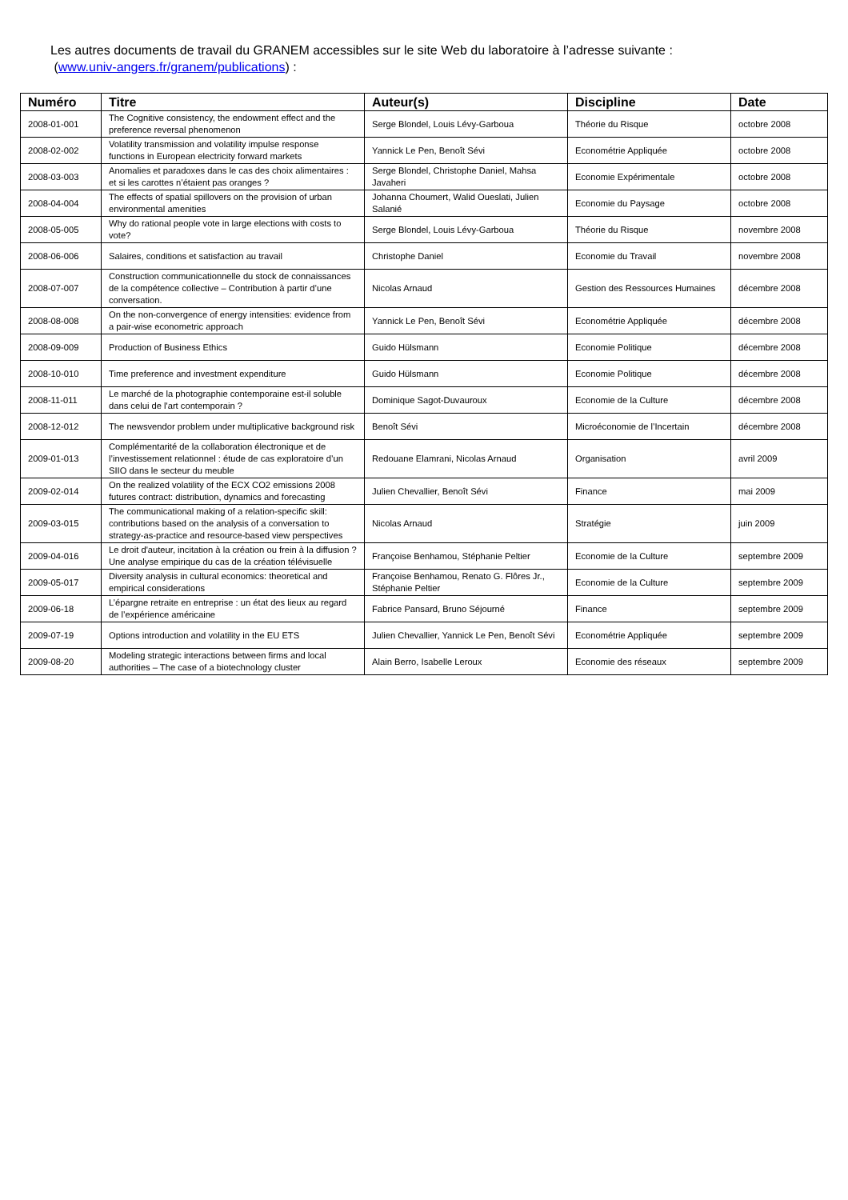Les autres documents de travail du GRANEM accessibles sur le site Web du laboratoire à l’adresse suivante :
(www.univ-angers.fr/granem/publications) :
| Numéro | Titre | Auteur(s) | Discipline | Date |
| --- | --- | --- | --- | --- |
| 2008-01-001 | The Cognitive consistency, the endowment effect and the preference reversal phenomenon | Serge Blondel, Louis Lévy-Garboua | Théorie du Risque | octobre 2008 |
| 2008-02-002 | Volatility transmission and volatility impulse response functions in European electricity forward markets | Yannick Le Pen, Benoît Sévi | Econométrie Appliquée | octobre 2008 |
| 2008-03-003 | Anomalies et paradoxes dans le cas des choix alimentaires : et si les carottes n’étaient pas oranges ? | Serge Blondel, Christophe Daniel, Mahsa Javaheri | Economie Expérimentale | octobre 2008 |
| 2008-04-004 | The effects of spatial spillovers on the provision of urban environmental amenities | Johanna Choumert, Walid Oueslati, Julien Salanié | Economie du Paysage | octobre 2008 |
| 2008-05-005 | Why do rational people vote in large elections with costs to vote? | Serge Blondel, Louis Lévy-Garboua | Théorie du Risque | novembre 2008 |
| 2008-06-006 | Salaires, conditions et satisfaction au travail | Christophe Daniel | Economie du Travail | novembre 2008 |
| 2008-07-007 | Construction communicationnelle du stock de connaissances de la compétence collective – Contribution à partir d’une conversation. | Nicolas Arnaud | Gestion des Ressources Humaines | décembre 2008 |
| 2008-08-008 | On the non-convergence of energy intensities: evidence from a pair-wise econometric approach | Yannick Le Pen, Benoît Sévi | Econométrie Appliquée | décembre 2008 |
| 2008-09-009 | Production of Business Ethics | Guido Hülsmann | Economie Politique | décembre 2008 |
| 2008-10-010 | Time preference and investment expenditure | Guido Hülsmann | Economie Politique | décembre 2008 |
| 2008-11-011 | Le marché de la photographie contemporaine est-il soluble dans celui de l'art contemporain ? | Dominique Sagot-Duvauroux | Economie de la Culture | décembre 2008 |
| 2008-12-012 | The newsvendor problem under multiplicative background risk | Benoît Sévi | Microéconomie de l’Incertain | décembre 2008 |
| 2009-01-013 | Complémentarité de la collaboration électronique et de l’investissement relationnel : étude de cas exploratoire d’un SIIO dans le secteur du meuble | Redouane Elamrani, Nicolas Arnaud | Organisation | avril 2009 |
| 2009-02-014 | On the realized volatility of the ECX CO2 emissions 2008 futures contract: distribution, dynamics and forecasting | Julien Chevallier, Benoît Sévi | Finance | mai 2009 |
| 2009-03-015 | The communicational making of a relation-specific skill: contributions based on the analysis of a conversation to strategy-as-practice and resource-based view perspectives | Nicolas Arnaud | Stratégie | juin 2009 |
| 2009-04-016 | Le droit d'auteur, incitation à la création ou frein à la diffusion ? Une analyse empirique du cas de la création télévisuelle | Françoise Benhamou, Stéphanie Peltier | Economie de la Culture | septembre 2009 |
| 2009-05-017 | Diversity analysis in cultural economics: theoretical and empirical considerations | Françoise Benhamou, Renato G. Flôres Jr., Stéphanie Peltier | Economie de la Culture | septembre 2009 |
| 2009-06-18 | L’épargne retraite en entreprise : un état des lieux au regard de l’expérience américaine | Fabrice Pansard, Bruno Séjourné | Finance | septembre 2009 |
| 2009-07-19 | Options introduction and volatility in the EU ETS | Julien Chevallier, Yannick Le Pen, Benoît Sévi | Econométrie Appliquée | septembre 2009 |
| 2009-08-20 | Modeling strategic interactions between firms and local authorities – The case of a biotechnology cluster | Alain Berro, Isabelle Leroux | Economie des réseaux | septembre 2009 |